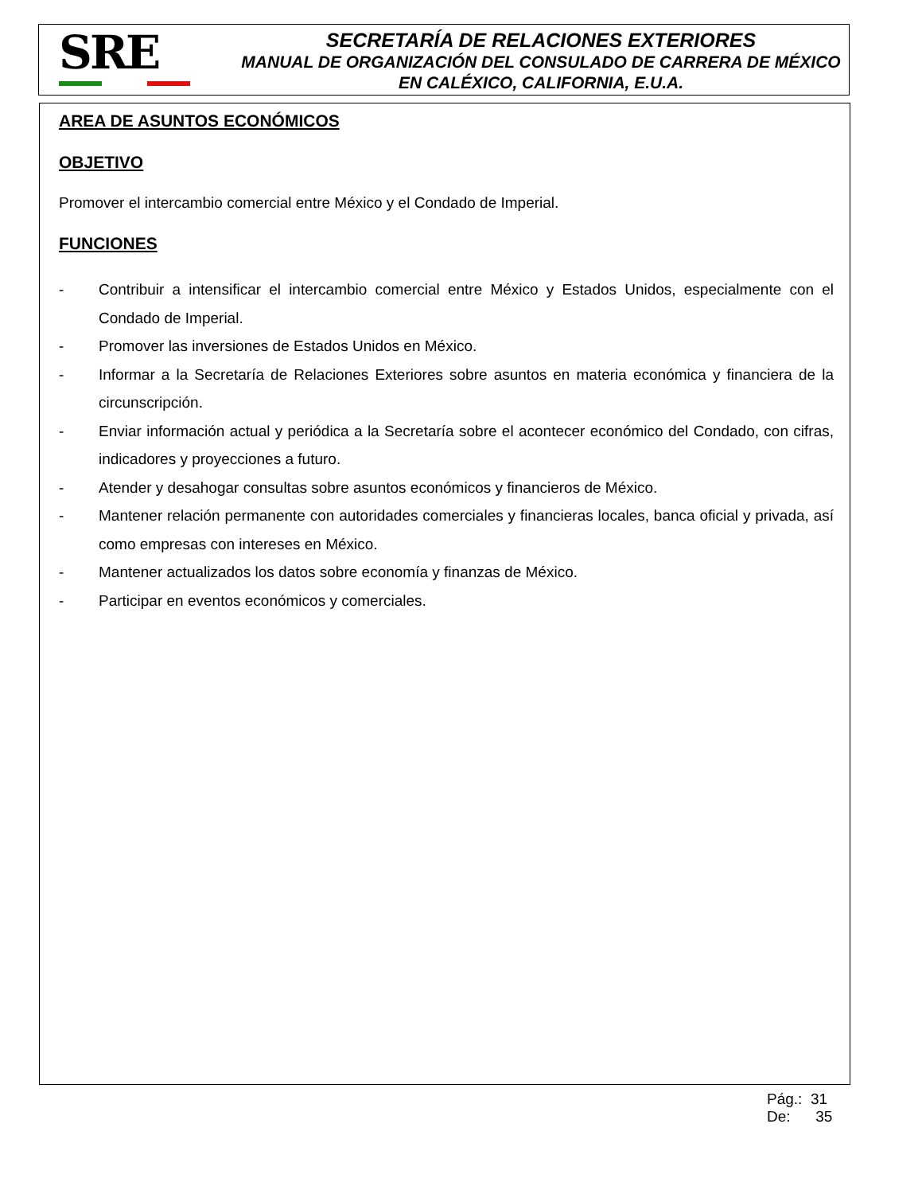SRE
SECRETARÍA DE RELACIONES EXTERIORES
MANUAL DE ORGANIZACIÓN DEL CONSULADO DE CARRERA DE MÉXICO EN CALÉXICO, CALIFORNIA, E.U.A.
AREA DE ASUNTOS ECONÓMICOS
OBJETIVO
Promover el intercambio comercial entre México y el Condado de Imperial.
FUNCIONES
- Contribuir a intensificar el intercambio comercial entre México y Estados Unidos, especialmente con el Condado de Imperial.
- Promover las inversiones de Estados Unidos en México.
- Informar a la Secretaría de Relaciones Exteriores sobre asuntos en materia económica y financiera de la circunscripción.
- Enviar información actual y periódica a la Secretaría sobre el acontecer económico del Condado, con cifras, indicadores y proyecciones a futuro.
- Atender y desahogar consultas sobre asuntos económicos y financieros de México.
- Mantener relación permanente con autoridades comerciales y financieras locales, banca oficial y privada, así como empresas con intereses en México.
- Mantener actualizados los datos sobre economía y finanzas de México.
- Participar en eventos económicos y comerciales.
Pág.: 31
De: 35